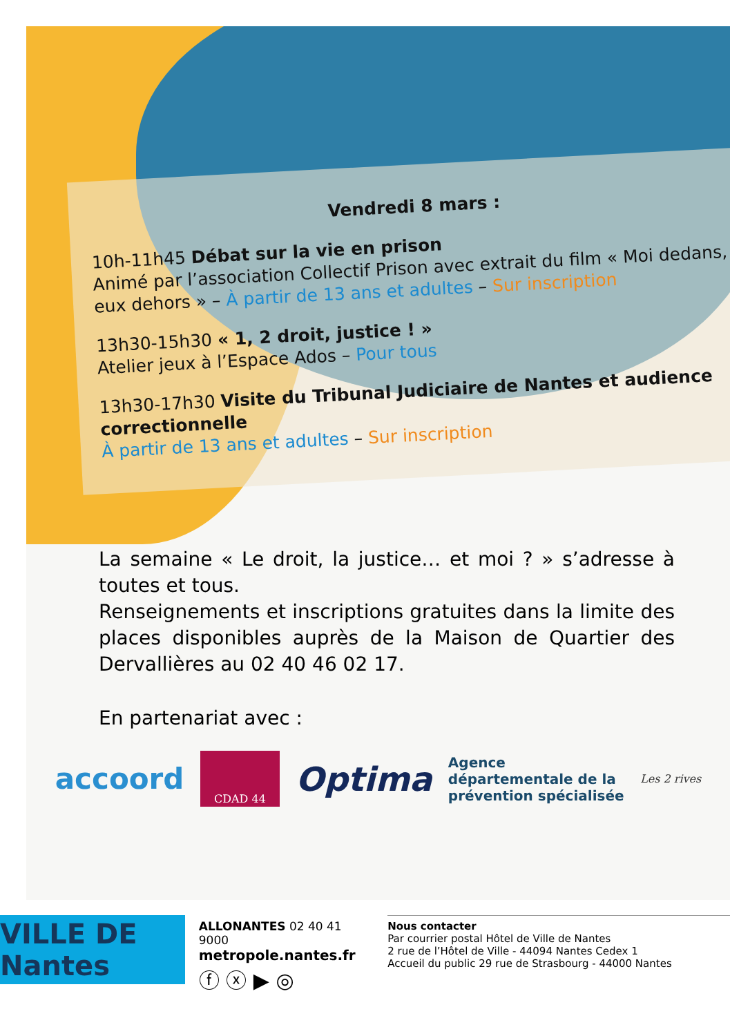Vendredi 8 mars :
10h-11h45 Débat sur la vie en prison
Animé par l’association Collectif Prison avec extrait du film « Moi dedans, eux dehors » – À partir de 13 ans et adultes – Sur inscription
13h30-15h30 « 1, 2 droit, justice ! »
Atelier jeux à l’Espace Ados – Pour tous
13h30-17h30 Visite du Tribunal Judiciaire de Nantes et audience correctionnelle
À partir de 13 ans et adultes – Sur inscription
La semaine « Le droit, la justice… et moi ? » s’adresse à toutes et tous.
Renseignements et inscriptions gratuites dans la limite des places disponibles auprès de la Maison de Quartier des Dervallières au 02 40 46 02 17.
En partenariat avec :
accoord CDAD 44 Optima Agence
départementale de la
prévention spécialisée Les 2 rives
VILLE DE Nantes
ALLONANTES 02 40 41 9000
metropole.nantes.fr
ⓕ ⓧ ▶ ◎
Nous contacter
Par courrier postal Hôtel de Ville de Nantes
2 rue de l’Hôtel de Ville - 44094 Nantes Cedex 1
Accueil du public 29 rue de Strasbourg - 44000 Nantes